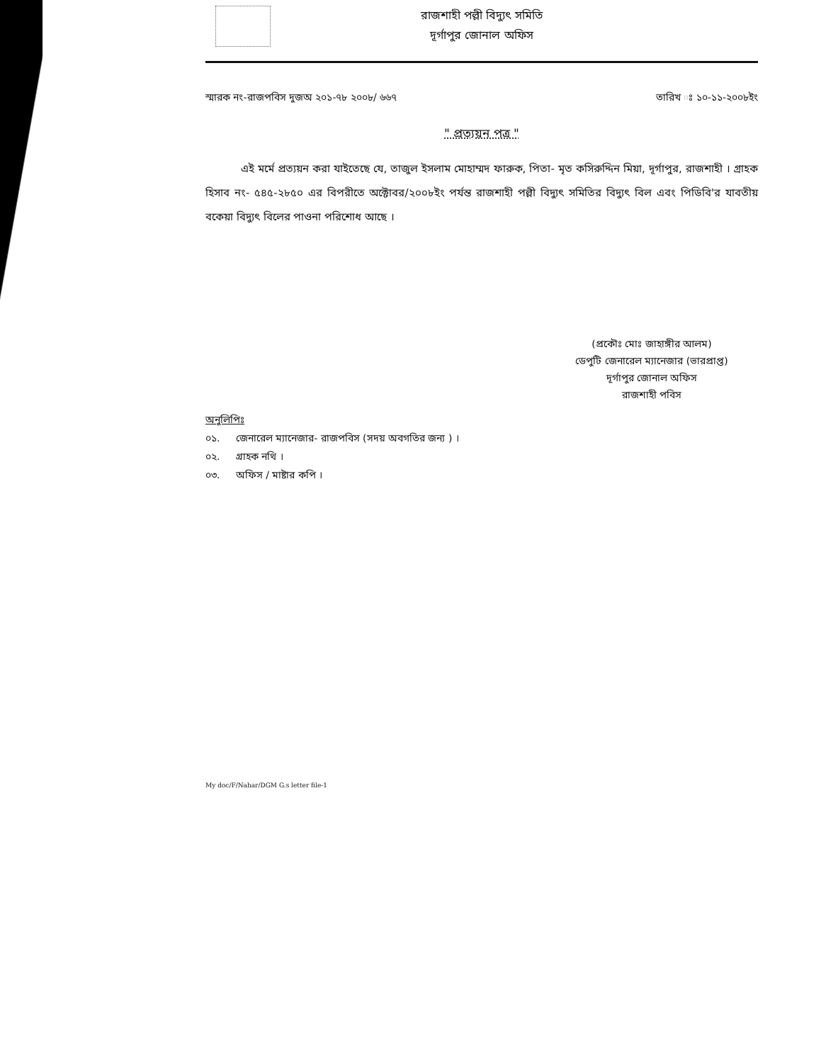রাজশাহী পল্লী বিদ্যুৎ সমিতি
দূর্গাপুর জোনাল অফিস
স্মারক নং-রাজপবিস দুজঅ ২০১-৭৮ ২০০৮/ ৬৬৭ তারিখ ঃ ১০-১১-২০০৮ইং
" প্রত্যয়ন পত্র "
এই মর্মে প্রত্যয়ন করা যাইতেছে যে, তাজুল ইসলাম মোহাম্মদ ফারুক, পিতা- মৃত কসিরুদ্দিন মিয়া, দূর্গাপুর, রাজশাহী । গ্রাহক হিসাব নং- ৫৪৫-২৮৫০ এর বিপরীতে অক্টোবর/২০০৮ইং পর্যন্ত রাজশাহী পল্লী বিদ্যুৎ সমিতির বিদ্যুৎ বিল এবং পিডিবি'র যাবতীয় বকেয়া বিদ্যুৎ বিলের পাওনা পরিশোধ আছে ।
(প্রকৌঃ মোঃ জাহাঙ্গীর আলম)
ডেপুটি জেনারেল ম্যানেজার (ভারপ্রাপ্ত)
দূর্গাপুর জোনাল অফিস
রাজশাহী পবিস
অনুলিপিঃ
০১. জেনারেল ম্যানেজার- রাজপবিস (সদয় অবগতির জন্য ) ।
০২. গ্রাহক নথি ।
০৩. অফিস / মাষ্টার কপি ।
My doc/F/Nahar/DGM G.s letter file-1